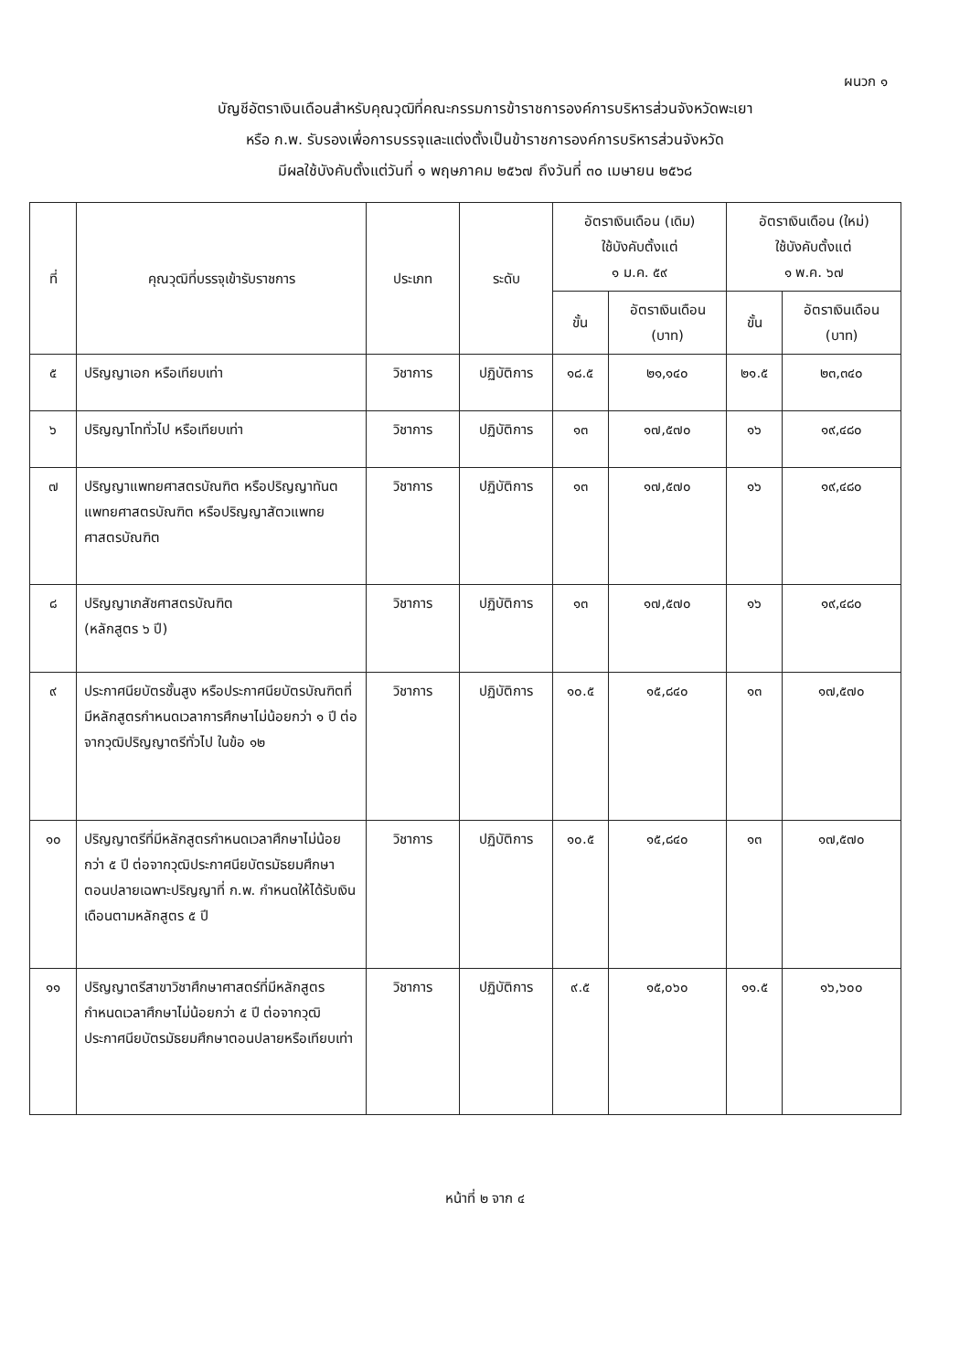ผนวก ๑
บัญชีอัตราเงินเดือนสำหรับคุณวุฒิที่คณะกรรมการข้าราชการองค์การบริหารส่วนจังหวัดพะเยา
หรือ ก.พ. รับรองเพื่อการบรรจุและแต่งตั้งเป็นข้าราชการองค์การบริหารส่วนจังหวัด
มีผลใช้บังคับตั้งแต่วันที่ ๑ พฤษภาคม ๒๕๖๗ ถึงวันที่ ๓๐ เมษายน ๒๕๖๘
| ที่ | คุณวุฒิที่บรรจุเข้ารับราชการ | ประเภท | ระดับ | อัตราเงินเดือน (เดิม) ใช้บังคับตั้งแต่ ๑ ม.ค. ๕๙ | | อัตราเงินเดือน (ใหม่) ใช้บังคับตั้งแต่ ๑ พ.ค. ๖๗ | |
| --- | --- | --- | --- | --- | --- | --- | --- |
| | | | | ขั้น | อัตราเงินเดือน (บาท) | ขั้น | อัตราเงินเดือน (บาท) |
| ๕ | ปริญญาเอก หรือเทียบเท่า | วิชาการ | ปฏิบัติการ | ๑๘.๕ | ๒๑,๑๔๐ | ๒๑.๕ | ๒๓,๓๔๐ |
| ๖ | ปริญญาโททั่วไป หรือเทียบเท่า | วิชาการ | ปฏิบัติการ | ๑๓ | ๑๗,๕๗๐ | ๑๖ | ๑๙,๔๘๐ |
| ๗ | ปริญญาแพทยศาสตรบัณฑิต หรือปริญญาทันตแพทยศาสตรบัณฑิต หรือปริญญาสัตวแพทยศาสตรบัณฑิต | วิชาการ | ปฏิบัติการ | ๑๓ | ๑๗,๕๗๐ | ๑๖ | ๑๙,๔๘๐ |
| ๘ | ปริญญาเภสัชศาสตรบัณฑิต (หลักสูตร ๖ ปี) | วิชาการ | ปฏิบัติการ | ๑๓ | ๑๗,๕๗๐ | ๑๖ | ๑๙,๔๘๐ |
| ๙ | ประกาศนียบัตรชั้นสูง หรือประกาศนียบัตรบัณฑิตที่มีหลักสูตรกำหนดเวลาการศึกษาไม่น้อยกว่า ๑ ปี ต่อจากวุฒิปริญญาตรีทั่วไป ในข้อ ๑๒ | วิชาการ | ปฏิบัติการ | ๑๐.๕ | ๑๕,๘๔๐ | ๑๓ | ๑๗,๕๗๐ |
| ๑๐ | ปริญญาตรีที่มีหลักสูตรกำหนดเวลาศึกษาไม่น้อยกว่า ๕ ปี ต่อจากวุฒิประกาศนียบัตรมัธยมศึกษาตอนปลายเฉพาะปริญญาที่ ก.พ. กำหนดให้ได้รับเงินเดือนตามหลักสูตร ๕ ปี | วิชาการ | ปฏิบัติการ | ๑๐.๕ | ๑๕,๘๔๐ | ๑๓ | ๑๗,๕๗๐ |
| ๑๑ | ปริญญาตรีสาขาวิชาศึกษาศาสตร์ที่มีหลักสูตรกำหนดเวลาศึกษาไม่น้อยกว่า ๕ ปี ต่อจากวุฒิประกาศนียบัตรมัธยมศึกษาตอนปลายหรือเทียบเท่า | วิชาการ | ปฏิบัติการ | ๙.๕ | ๑๕,๐๖๐ | ๑๑.๕ | ๑๖,๖๐๐ |
หน้าที่ ๒ จาก ๔